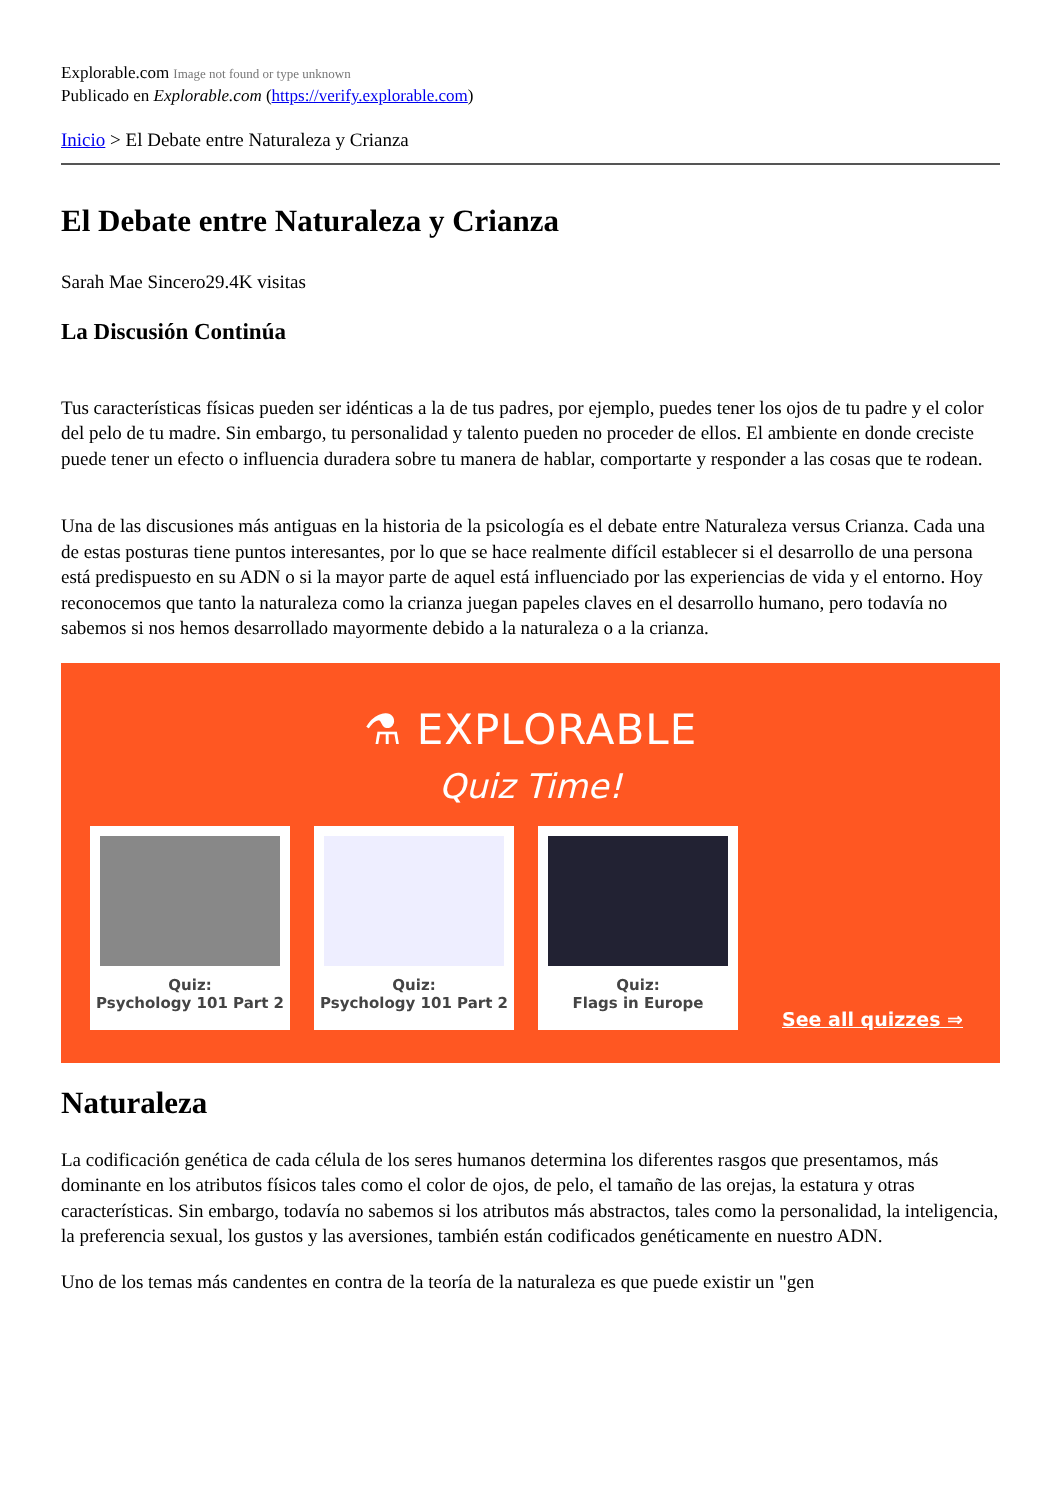Explorable.com Image not found or type unknown
Publicado en Explorable.com (https://verify.explorable.com)
Inicio > El Debate entre Naturaleza y Crianza
El Debate entre Naturaleza y Crianza
Sarah Mae Sincero29.4K visitas
La Discusión Continúa
Tus características físicas pueden ser idénticas a la de tus padres, por ejemplo, puedes tener los ojos de tu padre y el color del pelo de tu madre. Sin embargo, tu personalidad y talento pueden no proceder de ellos. El ambiente en donde creciste puede tener un efecto o influencia duradera sobre tu manera de hablar, comportarte y responder a las cosas que te rodean.
Una de las discusiones más antiguas en la historia de la psicología es el debate entre Naturaleza versus Crianza. Cada una de estas posturas tiene puntos interesantes, por lo que se hace realmente difícil establecer si el desarrollo de una persona está predispuesto en su ADN o si la mayor parte de aquel está influenciado por las experiencias de vida y el entorno. Hoy reconocemos que tanto la naturaleza como la crianza juegan papeles claves en el desarrollo humano, pero todavía no sabemos si nos hemos desarrollado mayormente debido a la naturaleza o a la crianza.
⚗ EXPLORABLE
Quiz Time!
Quiz:
Psychology 101 Part 2
Quiz:
Psychology 101 Part 2
Quiz:
Flags in Europe
See all quizzes ⇒
Naturaleza
La codificación genética de cada célula de los seres humanos determina los diferentes rasgos que presentamos, más dominante en los atributos físicos tales como el color de ojos, de pelo, el tamaño de las orejas, la estatura y otras características. Sin embargo, todavía no sabemos si los atributos más abstractos, tales como la personalidad, la inteligencia, la preferencia sexual, los gustos y las aversiones, también están codificados genéticamente en nuestro ADN.
Uno de los temas más candentes en contra de la teoría de la naturaleza es que puede existir un "gen